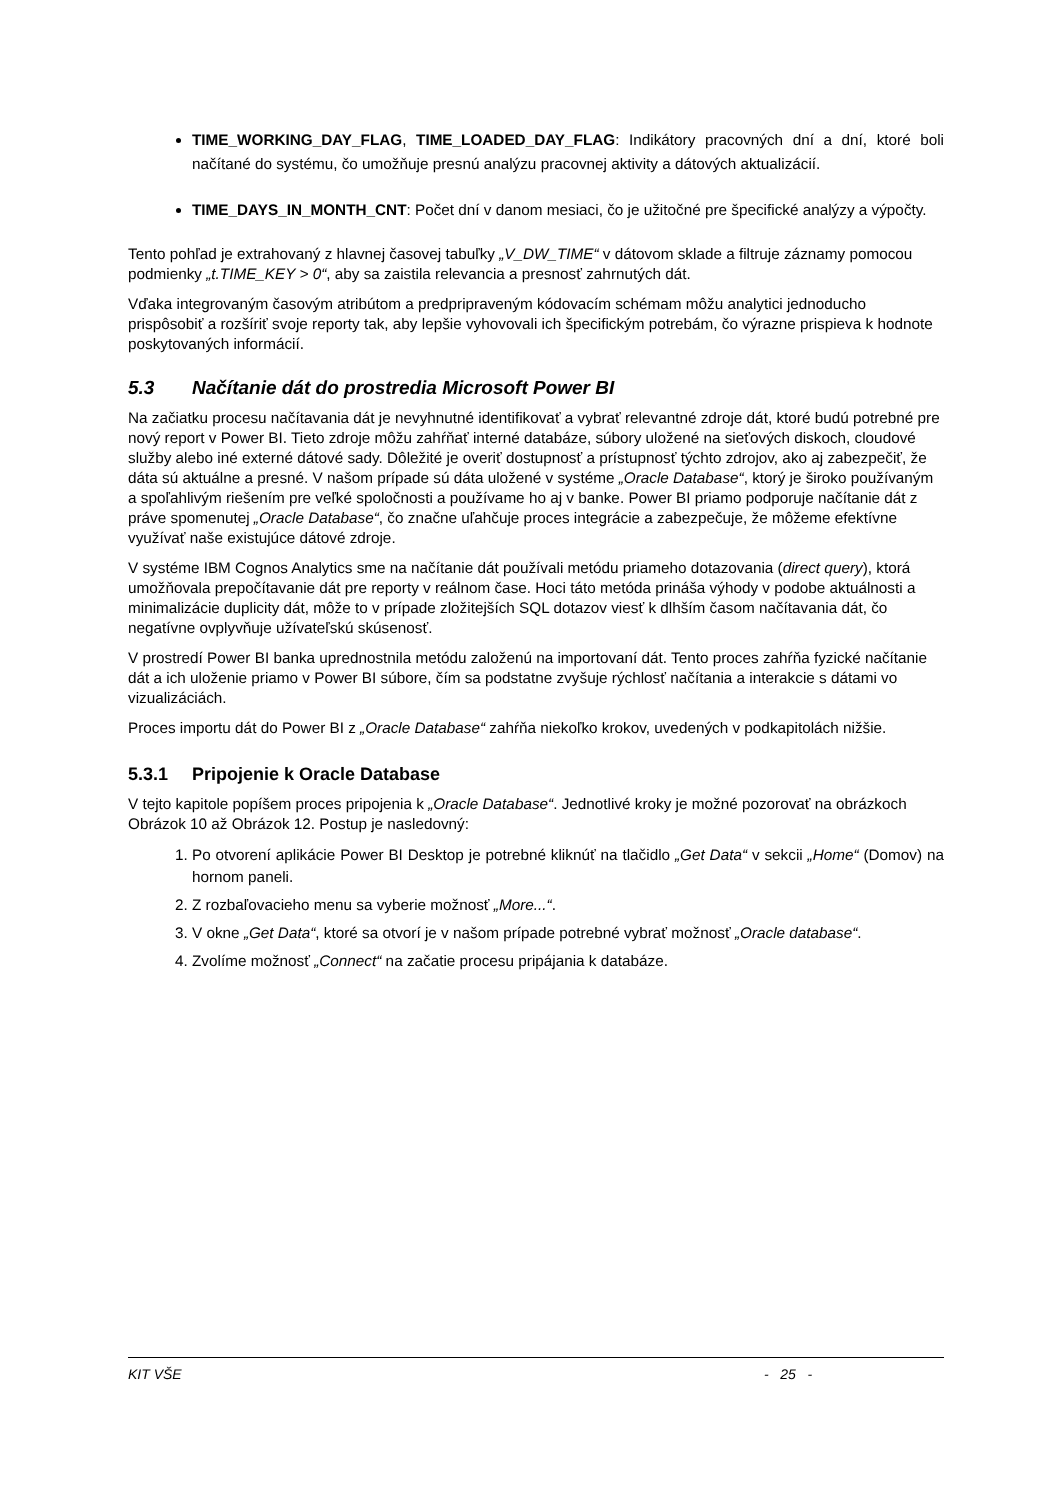TIME_WORKING_DAY_FLAG, TIME_LOADED_DAY_FLAG: Indikátory pracovných dní a dní, ktoré boli načítané do systému, čo umožňuje presnú analýzu pracovnej aktivity a dátových aktualizácií.
TIME_DAYS_IN_MONTH_CNT: Počet dní v danom mesiaci, čo je užitočné pre špecifické analýzy a výpočty.
Tento pohľad je extrahovaný z hlavnej časovej tabuľky „V_DW_TIME“ v dátovom sklade a filtruje záznamy pomocou podmienky „t.TIME_KEY > 0“, aby sa zaistila relevancia a presnosť zahrnutých dát.
Vďaka integrovaným časovým atribútom a predpripraveným kódovacím schémam môžu analytici jednoducho prispôsobiť a rozšíriť svoje reporty tak, aby lepšie vyhovovali ich špecifickým potrebám, čo výrazne prispieva k hodnote poskytovaných informácií.
5.3 Načítanie dát do prostredia Microsoft Power BI
Na začiatku procesu načítavania dát je nevyhnutné identifikovať a vybrať relevantné zdroje dát, ktoré budú potrebné pre nový report v Power BI. Tieto zdroje môžu zahŕňať interné databáze, súbory uložené na sieťových diskoch, cloudové služby alebo iné externé dátové sady. Dôležité je overiť dostupnosť a prístupnosť týchto zdrojov, ako aj zabezpečiť, že dáta sú aktuálne a presné. V našom prípade sú dáta uložené v systéme „Oracle Database“, ktorý je široko používaným a spoľahlivým riešením pre veľké spoločnosti a používame ho aj v banke. Power BI priamo podporuje načítanie dát z práve spomenutej „Oracle Database“, čo značne uľahčuje proces integrácie a zabezpečuje, že môžeme efektívne využívať naše existujúce dátové zdroje.
V systéme IBM Cognos Analytics sme na načítanie dát používali metódu priameho dotazovania (direct query), ktorá umožňovala prepočítavanie dát pre reporty v reálnom čase. Hoci táto metóda prináša výhody v podobe aktuálnosti a minimalizácie duplicity dát, môže to v prípade zložitejších SQL dotazov viesť k dlhším časom načítavania dát, čo negatívne ovplyvňuje užívateľskú skúsenosť.
V prostredí Power BI banka uprednostnila metódu založenú na importovaní dát. Tento proces zahŕňa fyzické načítanie dát a ich uloženie priamo v Power BI súbore, čím sa podstatne zvyšuje rýchlosť načítania a interakcie s dátami vo vizualizáciách.
Proces importu dát do Power BI z „Oracle Database“ zahŕňa niekoľko krokov, uvedených v podkapitolách nižšie.
5.3.1 Pripojenie k Oracle Database
V tejto kapitole popíšem proces pripojenia k „Oracle Database“. Jednotlivé kroky je možné pozorovať na obrázkoch Obrázok 10 až Obrázok 12. Postup je nasledovný:
1. Po otvorení aplikácie Power BI Desktop je potrebné kliknúť na tlačidlo „Get Data“ v sekcii „Home“ (Domov) na hornom paneli.
2. Z rozbaľovacieho menu sa vyberie možnosť „More...“.
3. V okne „Get Data“, ktoré sa otvorí je v našom prípade potrebné vybrať možnosť „Oracle database“.
4. Zvolíme možnosť „Connect“ na začatie procesu pripájania k databáze.
KIT VŠE - 25 -